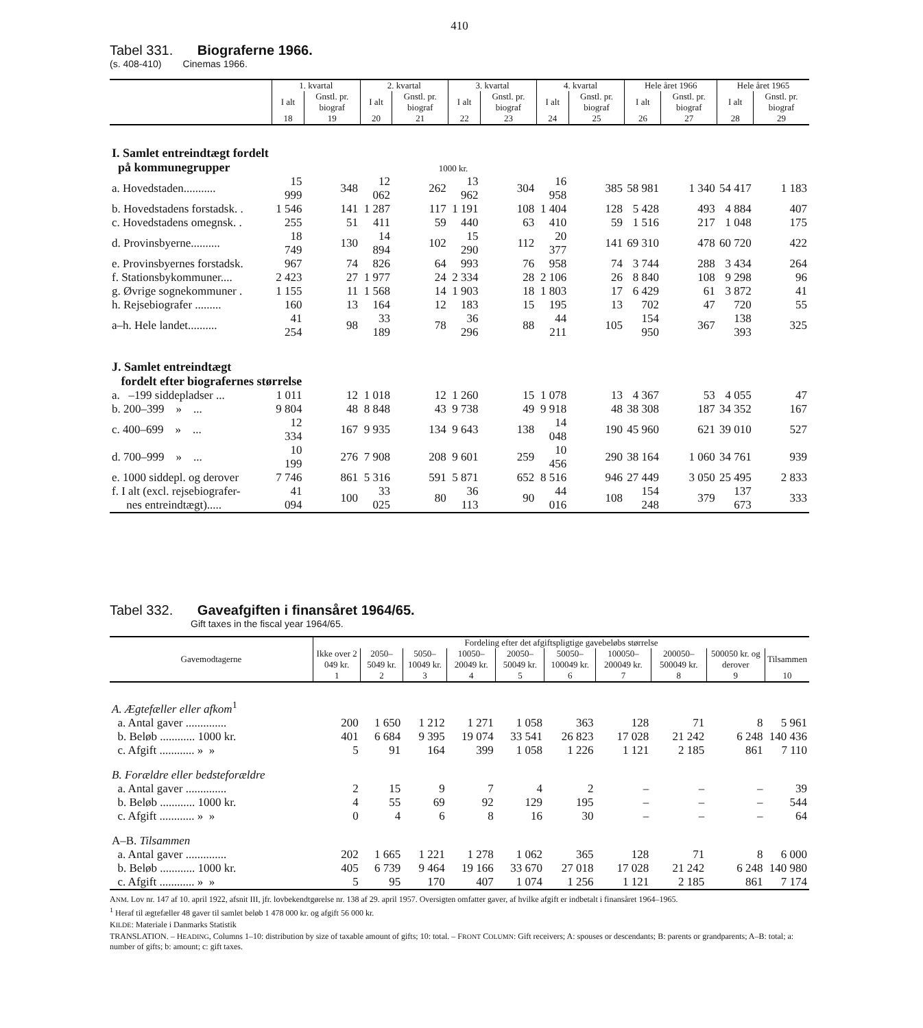410
Tabel 331. Biograferne 1966.
(s. 408-410) Cinemas 1966.
| | 1. kvartal | | 2. kvartal | | 3. kvartal | | 4. kvartal | | Hele året 1966 | | Hele året 1965 | |
| --- | --- | --- | --- | --- | --- | --- | --- | --- | --- | --- | --- | --- |
| | I alt | Gnstl. pr. biograf | I alt | Gnstl. pr. biograf | I alt | Gnstl. pr. biograf | I alt | Gnstl. pr. biograf | I alt | Gnstl. pr. biograf | I alt | Gnstl. pr. biograf |
| | 18 | 19 | 20 | 21 | 22 | 23 | 24 | 25 | 26 | 27 | 28 | 29 |
| I. Samlet entreindtægt fordelt på kommunegrupper 1000 kr. | | | | | | | | | | | | |
| a. Hovedstaden........... | 15 999 | 348 | 12 062 | 262 | 13 962 | 304 | 16 958 | 385 | 58 981 | 1 340 | 54 417 | 1 183 |
| b. Hovedstadens forstadsk. . | 1 546 | 141 | 1 287 | 117 | 1 191 | 108 | 1 404 | 128 | 5 428 | 493 | 4 884 | 407 |
| c. Hovedstadens omegnsk. . | 255 | 51 | 411 | 59 | 440 | 63 | 410 | 59 | 1 516 | 217 | 1 048 | 175 |
| d. Provinsbyerne.......... | 18 749 | 130 | 14 894 | 102 | 15 290 | 112 | 20 377 | 141 | 69 310 | 478 | 60 720 | 422 |
| e. Provinsbyernes forstadsk. | 967 | 74 | 826 | 64 | 993 | 76 | 958 | 74 | 3 744 | 288 | 3 434 | 264 |
| f. Stationsbykommuner.... | 2 423 | 27 | 1 977 | 24 | 2 334 | 28 | 2 106 | 26 | 8 840 | 108 | 9 298 | 96 |
| g. Øvrige sognekommuner . | 1 155 | 11 | 1 568 | 14 | 1 903 | 18 | 1 803 | 17 | 6 429 | 61 | 3 872 | 41 |
| h. Rejsebiografer ......... | 160 | 13 | 164 | 12 | 183 | 15 | 195 | 13 | 702 | 47 | 720 | 55 |
| a–h. Hele landet.......... | 41 254 | 98 | 33 189 | 78 | 36 296 | 88 | 44 211 | 105 | 154 950 | 367 | 138 393 | 325 |
| J. Samlet entreindtægt fordelt efter biografernes størrelse | | | | | | | | | | | | |
| a. –199 siddepladser ... | 1 011 | 12 | 1 018 | 12 | 1 260 | 15 | 1 078 | 13 | 4 367 | 53 | 4 055 | 47 |
| b. 200–399 » ... | 9 804 | 48 | 8 848 | 43 | 9 738 | 49 | 9 918 | 48 | 38 308 | 187 | 34 352 | 167 |
| c. 400–699 » ... | 12 334 | 167 | 9 935 | 134 | 9 643 | 138 | 14 048 | 190 | 45 960 | 621 | 39 010 | 527 |
| d. 700–999 » ... | 10 199 | 276 | 7 908 | 208 | 9 601 | 259 | 10 456 | 290 | 38 164 | 1 060 | 34 761 | 939 |
| e. 1000 siddepl. og derover | 7 746 | 861 | 5 316 | 591 | 5 871 | 652 | 8 516 | 946 | 27 449 | 3 050 | 25 495 | 2 833 |
| f. I alt (excl. rejsebiografer- nes entreindtægt)..... | 41 094 | 100 | 33 025 | 80 | 36 113 | 90 | 44 016 | 108 | 154 248 | 379 | 137 673 | 333 |
Tabel 332. Gaveafgiften i finansåret 1964/65.
Gift taxes in the fiscal year 1964/65.
| Gavemodtagerne | Fordeling efter det afgiftspligtige gavebeløbs størrelse | | | | | | | | | |
| --- | --- | --- | --- | --- | --- | --- | --- | --- | --- | --- |
| | Ikke over 2 049 kr. | 2050–5049 kr. | 5050–10049 kr. | 10050–20049 kr. | 20050–50049 kr. | 50050–100049 kr. | 100050–200049 kr. | 200050–500049 kr. | 500050 kr. og derover | Tilsammen |
| | 1 | 2 | 3 | 4 | 5 | 6 | 7 | 8 | 9 | 10 |
| A. Ægtefæller eller afkom<sup>1</sup> | | | | | | | | | | |
| a. Antal gaver .............. | 200 | 1 650 | 1 212 | 1 271 | 1 058 | 363 | 128 | 71 | 8 | 5 961 |
| b. Beløb ............ 1000 kr. | 401 | 6 684 | 9 395 | 19 074 | 33 541 | 26 823 | 17 028 | 21 242 | 6 248 | 140 436 |
| c. Afgift ............ » » | 5 | 91 | 164 | 399 | 1 058 | 1 226 | 1 121 | 2 185 | 861 | 7 110 |
| B. Forældre eller bedsteforældre | | | | | | | | | | |
| a. Antal gaver .............. | 2 | 15 | 9 | 7 | 4 | 2 | – | – | – | 39 |
| b. Beløb ............ 1000 kr. | 4 | 55 | 69 | 92 | 129 | 195 | – | – | – | 544 |
| c. Afgift ............ » » | 0 | 4 | 6 | 8 | 16 | 30 | – | – | – | 64 |
| A–B. Tilsammen | | | | | | | | | | |
| a. Antal gaver .............. | 202 | 1 665 | 1 221 | 1 278 | 1 062 | 365 | 128 | 71 | 8 | 6 000 |
| b. Beløb ............ 1000 kr. | 405 | 6 739 | 9 464 | 19 166 | 33 670 | 27 018 | 17 028 | 21 242 | 6 248 | 140 980 |
| c. Afgift ............ » » | 5 | 95 | 170 | 407 | 1 074 | 1 256 | 1 121 | 2 185 | 861 | 7 174 |
ANM. Lov nr. 147 af 10. april 1922, afsnit III, jfr. lovbekendtgørelse nr. 138 af 29. april 1957. Oversigten omfatter gaver, af hvilke afgift er indbetalt i finansåret 1964–1965.
<sup>1</sup> Heraf til ægtefæller 48 gaver til samlet beløb 1 478 000 kr. og afgift 56 000 kr.
KILDE: Materiale i Danmarks Statistik
TRANSLATION. – HEADING, Columns 1–10: distribution by size of taxable amount of gifts; 10: total. – FRONT COLUMN: Gift receivers; A: spouses or descendants; B: parents or grandparents; A–B: total; a: number of gifts; b: amount; c: gift taxes.